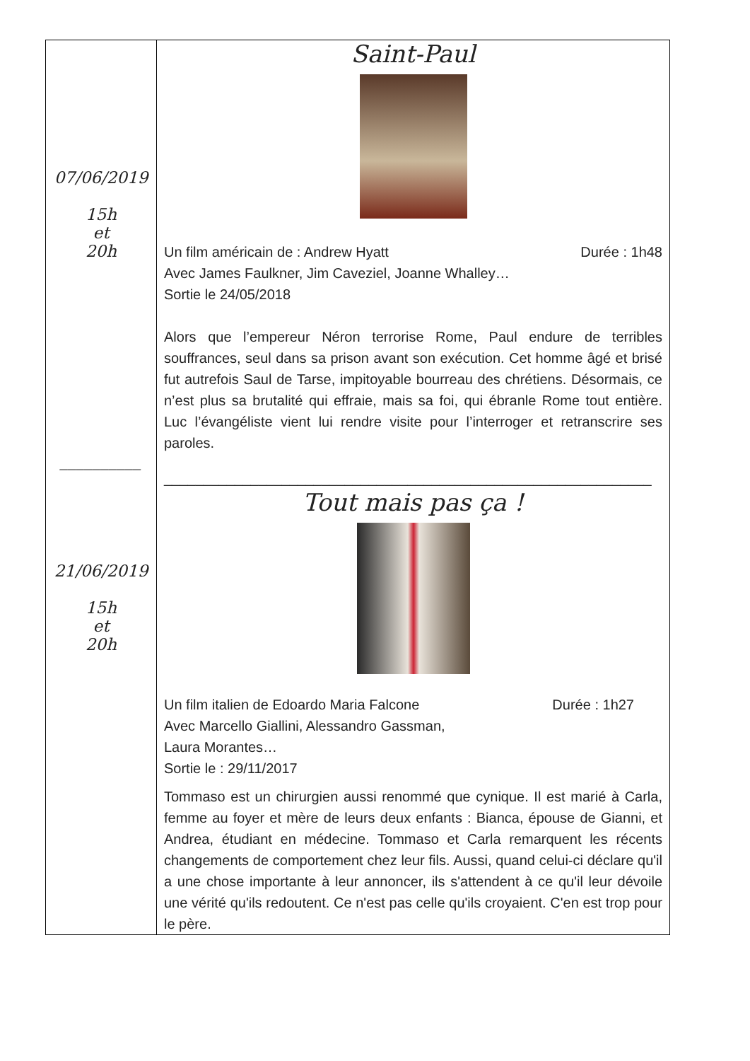| 07/06/2019 15h et 20h __________ 21/06/2019 15h et 20h | Saint-Paul Un film américain de : Andrew Hyatt Durée : 1h48 Avec James Faulkner, Jim Caveziel, Joanne Whalley… Sortie le 24/05/2018 Alors que l’empereur Néron terrorise Rome, Paul endure de terribles souffrances, seul dans sa prison avant son exécution. Cet homme âgé et brisé fut autrefois Saul de Tarse, impitoyable bourreau des chrétiens. Désormais, ce n’est plus sa brutalité qui effraie, mais sa foi, qui ébranle Rome tout entière. Luc l’évangéliste vient lui rendre visite pour l’interroger et retranscrire ses paroles. ______________________________________________________________ Tout mais pas ça ! Un film italien de Edoardo Maria Falcone Durée : 1h27 Avec Marcello Giallini, Alessandro Gassman, Laura Morantes… Sortie le : 29/11/2017 Tommaso est un chirurgien aussi renommé que cynique. Il est marié à Carla, femme au foyer et mère de leurs deux enfants : Bianca, épouse de Gianni, et Andrea, étudiant en médecine. Tommaso et Carla remarquent les récents changements de comportement chez leur fils. Aussi, quand celui-ci déclare qu'il a une chose importante à leur annoncer, ils s'attendent à ce qu'il leur dévoile une vérité qu'ils redoutent. Ce n'est pas celle qu'ils croyaient. C'en est trop pour le père. |